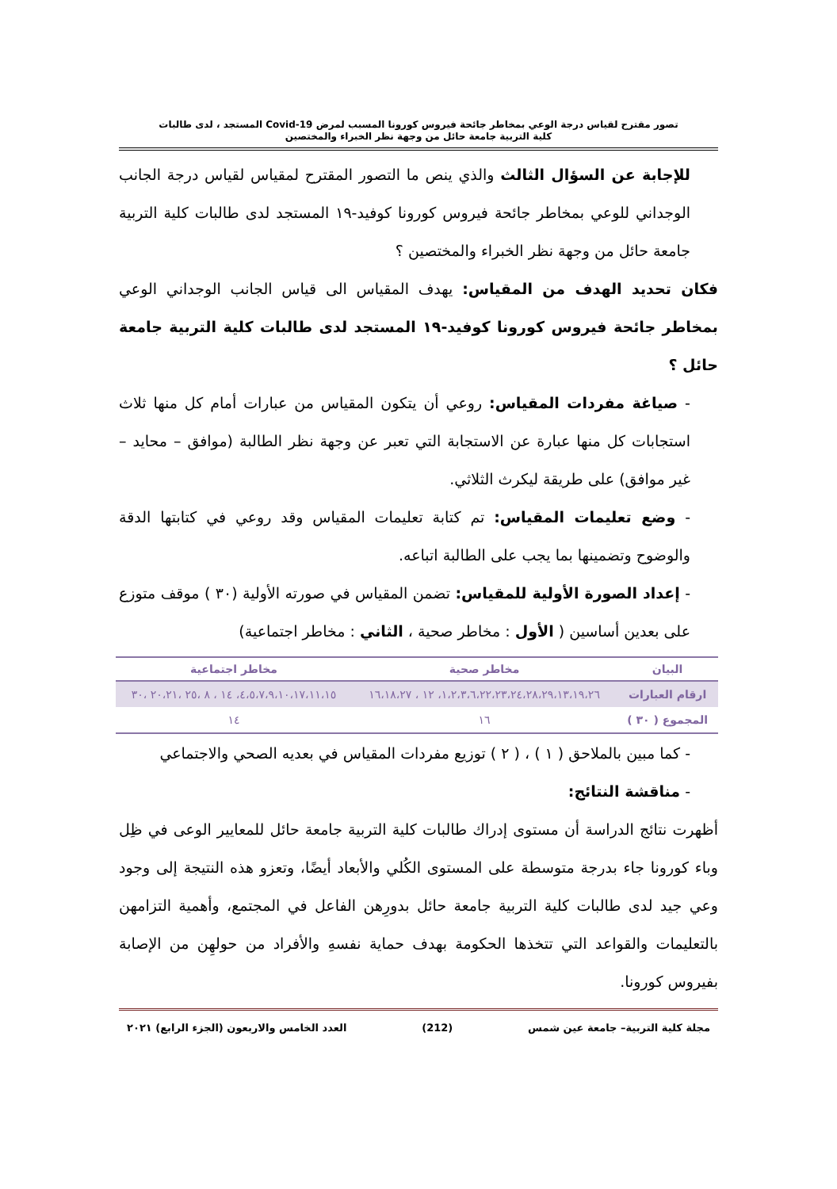تصور مقترح لقياس درجة الوعي بمخاطر جائحة فيروس كورونا المسبب لمرض Covid-19 المستجد ، لدى طالبات
كلية التربية جامعة حائل من وجهة نظر الخبراء والمختصين
للإجابة عن السؤال الثالث والذي ينص ما التصور المقترح لمقياس لقياس درجة الجانب الوجداني للوعي بمخاطر جائحة فيروس كورونا كوفيد-١٩ المستجد لدى طالبات كلية التربية جامعة حائل من وجهة نظر الخبراء والمختصين ؟
فكان تحديد الهدف من المقياس: يهدف المقياس الى قياس الجانب الوجداني الوعي بمخاطر جائحة فيروس كورونا كوفيد-١٩ المستجد لدى طالبات كلية التربية جامعة حائل ؟
- صياغة مفردات المقياس: روعي أن يتكون المقياس من عبارات أمام كل منها ثلاث استجابات كل منها عبارة عن الاستجابة التي تعبر عن وجهة نظر الطالبة (موافق – محايد – غير موافق) على طريقة ليكرث الثلاثي.
- وضع تعليمات المقياس: تم كتابة تعليمات المقياس وقد روعي في كتابتها الدقة والوضوح وتضمينها بما يجب على الطالبة اتباعه.
- إعداد الصورة الأولية للمقياس: تضمن المقياس في صورته الأولية (٣٠ ) موقف متوزع على بعدين أساسين ( الأول : مخاطر صحية ، الثاني : مخاطر اجتماعية)
| البيان | مخاطر صحية | مخاطر اجتماعية |
| --- | --- | --- |
| ارقام العبارات | ١،٢،٣،٦،٢٢،٢٣،٢٤،٢٨،٢٩،١٣،١٩،٢٦، ١٢ ، ١٦،١٨،٢٧ | ٤،٥،٧،٩،١٠،١٧،١١،١٥، ١٤ ، ٨ ،٢٥ ،٢٠،٢١ ،٣٠ |
| المجموع ( ٣٠ ) | ١٦ | ١٤ |
- كما مبين بالملاحق ( ١ ) ، ( ٢ ) توزيع مفردات المقياس في بعديه الصحي والاجتماعي
- مناقشة النتائج:
أظهرت نتائج الدراسة أن مستوى إدراك طالبات كلية التربية جامعة حائل للمعايير الوعى في ظِل وباء كورونا جاء بدرجة متوسطة على المستوى الكُلي والأبعاد أيضًا، وتعزو هذه النتيجة إلى وجود وعي جيد لدى طالبات كلية التربية جامعة حائل بدورِهن الفاعل في المجتمع، وأهمية التزامهن بالتعليمات والقواعد التي تتخذها الحكومة بهدف حماية نفسهِ والأفراد من حولهِن من الإصابة بفيروس كورونا.
مجلة كلية التربية– جامعة عين شمس (212) العدد الخامس والاربعون (الجزء الرابع) ٢٠٢١